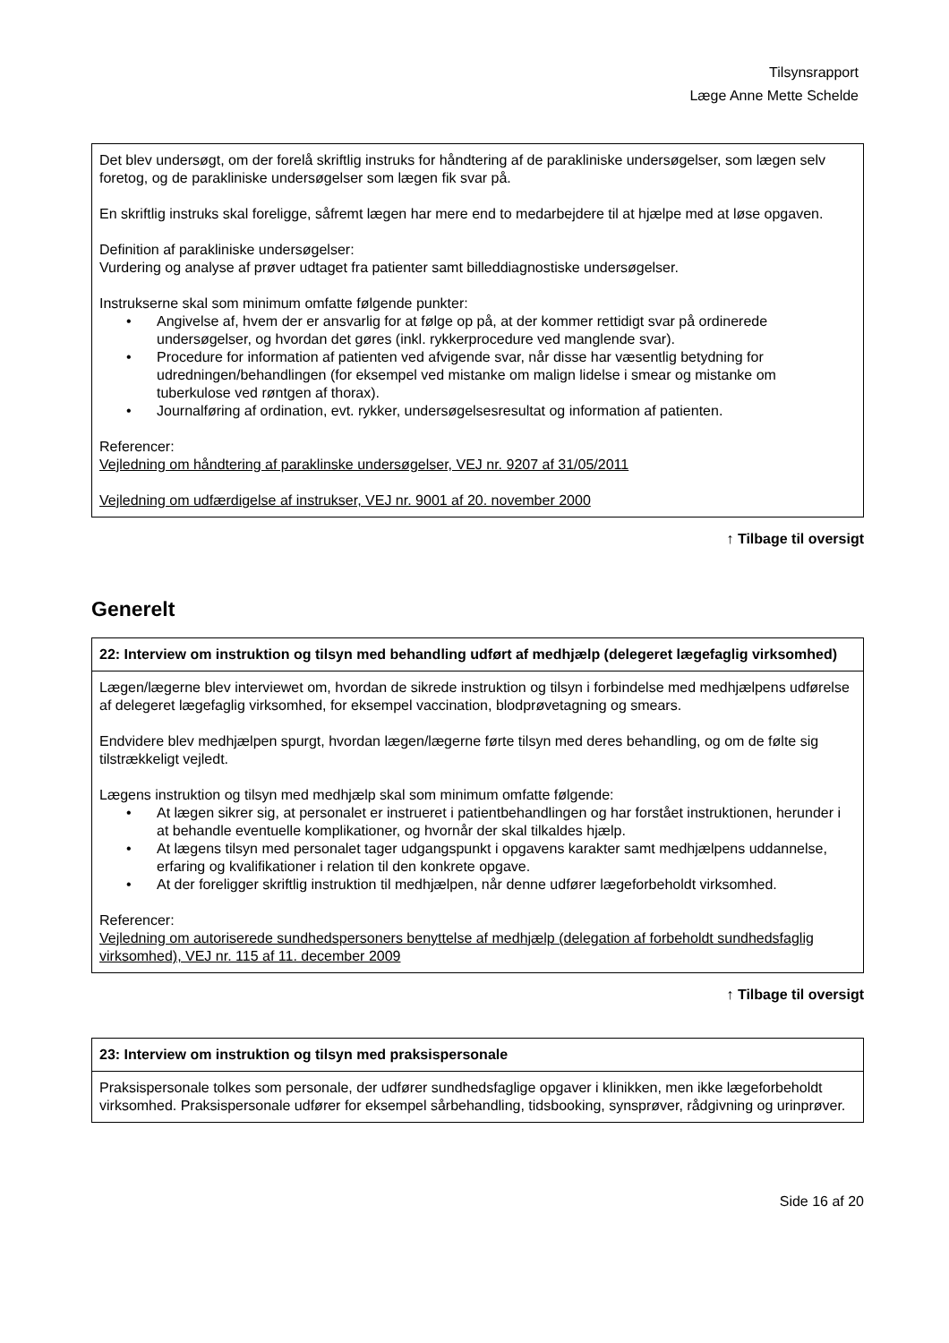Tilsynsrapport
Læge Anne Mette Schelde
| Det blev undersøgt, om der forelå skriftlig instruks for håndtering af de parakliniske undersøgelser, som lægen selv foretog, og de parakliniske undersøgelser som lægen fik svar på. En skriftlig instruks skal foreligge, såfremt lægen har mere end to medarbejdere til at hjælpe med at løse opgaven. Definition af parakliniske undersøgelser: Vurdering og analyse af prøver udtaget fra patienter samt billeddiagnostiske undersøgelser. Instrukserne skal som minimum omfatte følgende punkter: • Angivelse af, hvem der er ansvarlig for at følge op på, at der kommer rettidigt svar på ordinerede undersøgelser, og hvordan det gøres (inkl. rykkerprocedure ved manglende svar). • Procedure for information af patienten ved afvigende svar, når disse har væsentlig betydning for udredningen/behandlingen (for eksempel ved mistanke om malign lidelse i smear og mistanke om tuberkulose ved røntgen af thorax). • Journalføring af ordination, evt. rykker, undersøgelsesresultat og information af patienten. Referencer: Vejledning om håndtering af paraklinske undersøgelser, VEJ nr. 9207 af 31/05/2011 Vejledning om udfærdigelse af instrukser, VEJ nr. 9001 af 20. november 2000 |
↑ Tilbage til oversigt
Generelt
| 22: Interview om instruktion og tilsyn med behandling udført af medhjælp (delegeret lægefaglig virksomhed) |
| Lægen/lægerne blev interviewet om, hvordan de sikrede instruktion og tilsyn i forbindelse med medhjælpens udførelse af delegeret lægefaglig virksomhed, for eksempel vaccination, blodprøvetagning og smears. Endvidere blev medhjælpen spurgt, hvordan lægen/lægerne førte tilsyn med deres behandling, og om de følte sig tilstrækkeligt vejledt. Lægens instruktion og tilsyn med medhjælp skal som minimum omfatte følgende: • At lægen sikrer sig, at personalet er instrueret i patientbehandlingen og har forstået instruktionen, herunder i at behandle eventuelle komplikationer, og hvornår der skal tilkaldes hjælp. • At lægens tilsyn med personalet tager udgangspunkt i opgavens karakter samt medhjælpens uddannelse, erfaring og kvalifikationer i relation til den konkrete opgave. • At der foreligger skriftlig instruktion til medhjælpen, når denne udfører lægeforbeholdt virksomhed. Referencer: Vejledning om autoriserede sundhedspersoners benyttelse af medhjælp (delegation af forbeholdt sundhedsfaglig virksomhed), VEJ nr. 115 af 11. december 2009 |
↑ Tilbage til oversigt
| 23: Interview om instruktion og tilsyn med praksispersonale |
| Praksispersonale tolkes som personale, der udfører sundhedsfaglige opgaver i klinikken, men ikke lægeforbeholdt virksomhed. Praksispersonale udfører for eksempel sårbehandling, tidsbooking, synsprøver, rådgivning og urinprøver. |
Side 16 af 20